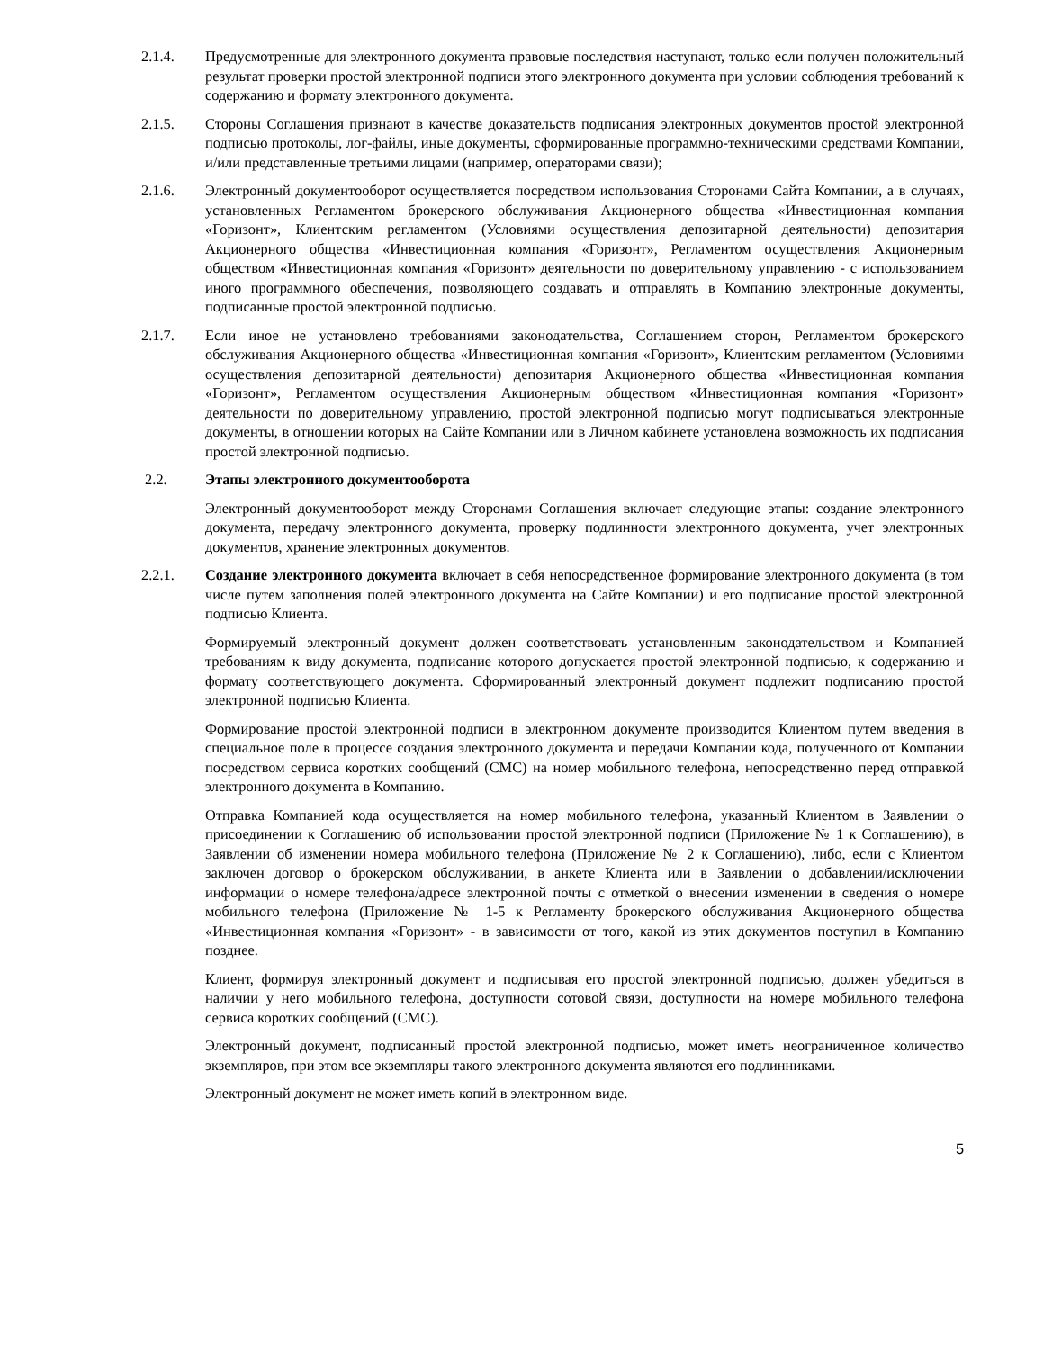2.1.4. Предусмотренные для электронного документа правовые последствия наступают, только если получен положительный результат проверки простой электронной подписи этого электронного документа при условии соблюдения требований к содержанию и формату электронного документа.
2.1.5. Стороны Соглашения признают в качестве доказательств подписания электронных документов простой электронной подписью протоколы, лог-файлы, иные документы, сформированные программно-техническими средствами Компании, и/или представленные третьими лицами (например, операторами связи);
2.1.6. Электронный документооборот осуществляется посредством использования Сторонами Сайта Компании, а в случаях, установленных Регламентом брокерского обслуживания Акционерного общества «Инвестиционная компания «Горизонт», Клиентским регламентом (Условиями осуществления депозитарной деятельности) депозитария Акционерного общества «Инвестиционная компания «Горизонт», Регламентом осуществления Акционерным обществом «Инвестиционная компания «Горизонт» деятельности по доверительному управлению - с использованием иного программного обеспечения, позволяющего создавать и отправлять в Компанию электронные документы, подписанные простой электронной подписью.
2.1.7. Если иное не установлено требованиями законодательства, Соглашением сторон, Регламентом брокерского обслуживания Акционерного общества «Инвестиционная компания «Горизонт», Клиентским регламентом (Условиями осуществления депозитарной деятельности) депозитария Акционерного общества «Инвестиционная компания «Горизонт», Регламентом осуществления Акционерным обществом «Инвестиционная компания «Горизонт» деятельности по доверительному управлению, простой электронной подписью могут подписываться электронные документы, в отношении которых на Сайте Компании или в Личном кабинете установлена возможность их подписания простой электронной подписью.
2.2. Этапы электронного документооборота
Электронный документооборот между Сторонами Соглашения включает следующие этапы: создание электронного документа, передачу электронного документа, проверку подлинности электронного документа, учет электронных документов, хранение электронных документов.
2.2.1. Создание электронного документа включает в себя непосредственное формирование электронного документа (в том числе путем заполнения полей электронного документа на Сайте Компании) и его подписание простой электронной подписью Клиента.
Формируемый электронный документ должен соответствовать установленным законодательством и Компанией требованиям к виду документа, подписание которого допускается простой электронной подписью, к содержанию и формату соответствующего документа. Сформированный электронный документ подлежит подписанию простой электронной подписью Клиента.
Формирование простой электронной подписи в электронном документе производится Клиентом путем введения в специальное поле в процессе создания электронного документа и передачи Компании кода, полученного от Компании посредством сервиса коротких сообщений (СМС) на номер мобильного телефона, непосредственно перед отправкой электронного документа в Компанию.
Отправка Компанией кода осуществляется на номер мобильного телефона, указанный Клиентом в Заявлении о присоединении к Соглашению об использовании простой электронной подписи (Приложение № 1 к Соглашению), в Заявлении об изменении номера мобильного телефона (Приложение № 2 к Соглашению), либо, если с Клиентом заключен договор о брокерском обслуживании, в анкете Клиента или в Заявлении о добавлении/исключении информации о номере телефона/адресе электронной почты с отметкой о внесении изменении в сведения о номере мобильного телефона (Приложение № 1-5 к Регламенту брокерского обслуживания Акционерного общества «Инвестиционная компания «Горизонт» - в зависимости от того, какой из этих документов поступил в Компанию позднее.
Клиент, формируя электронный документ и подписывая его простой электронной подписью, должен убедиться в наличии у него мобильного телефона, доступности сотовой связи, доступности на номере мобильного телефона сервиса коротких сообщений (СМС).
Электронный документ, подписанный простой электронной подписью, может иметь неограниченное количество экземпляров, при этом все экземпляры такого электронного документа являются его подлинниками.
Электронный документ не может иметь копий в электронном виде.
5